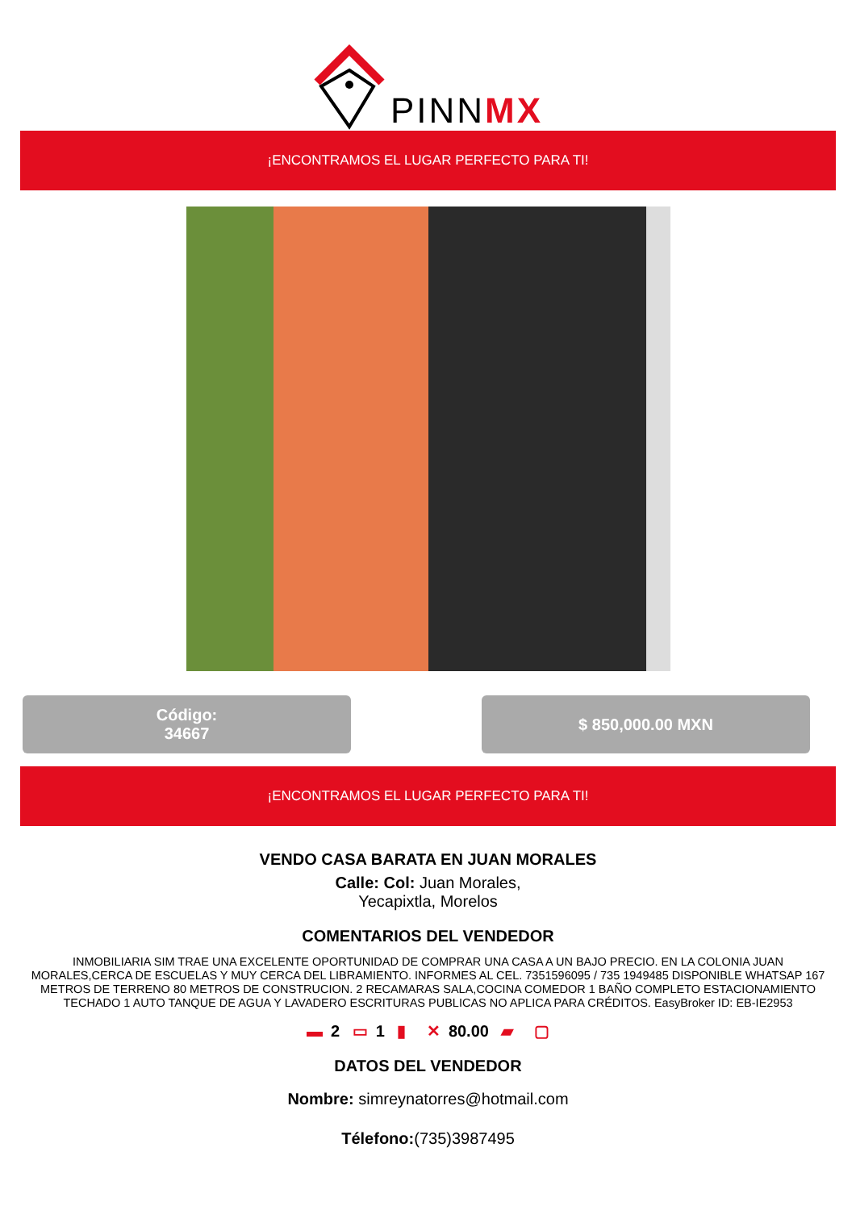PINNMX
¡ENCONTRAMOS EL LUGAR PERFECTO PARA TI!
Código:
34667
$ 850,000.00 MXN
¡ENCONTRAMOS EL LUGAR PERFECTO PARA TI!
VENDO CASA BARATA EN JUAN MORALES
Calle: Col: Juan Morales,
Yecapixtla, Morelos
COMENTARIOS DEL VENDEDOR
INMOBILIARIA SIM TRAE UNA EXCELENTE OPORTUNIDAD DE COMPRAR UNA CASA A UN BAJO PRECIO. EN LA COLONIA JUAN MORALES,CERCA DE ESCUELAS Y MUY CERCA DEL LIBRAMIENTO. INFORMES AL CEL. 7351596095 / 735 1949485 DISPONIBLE WHATSAP 167 METROS DE TERRENO 80 METROS DE CONSTRUCION. 2 RECAMARAS SALA,COCINA COMEDOR 1 BAÑO COMPLETO ESTACIONAMIENTO TECHADO 1 AUTO TANQUE DE AGUA Y LAVADERO ESCRITURAS PUBLICAS NO APLICA PARA CRÉDITOS. EasyBroker ID: EB-IE2953
▬ 2 ▭ 1 ▮ ✕ 80.00 ▰ ▢
DATOS DEL VENDEDOR
Nombre: simreynatorres@hotmail.com
Télefono:(735)3987495